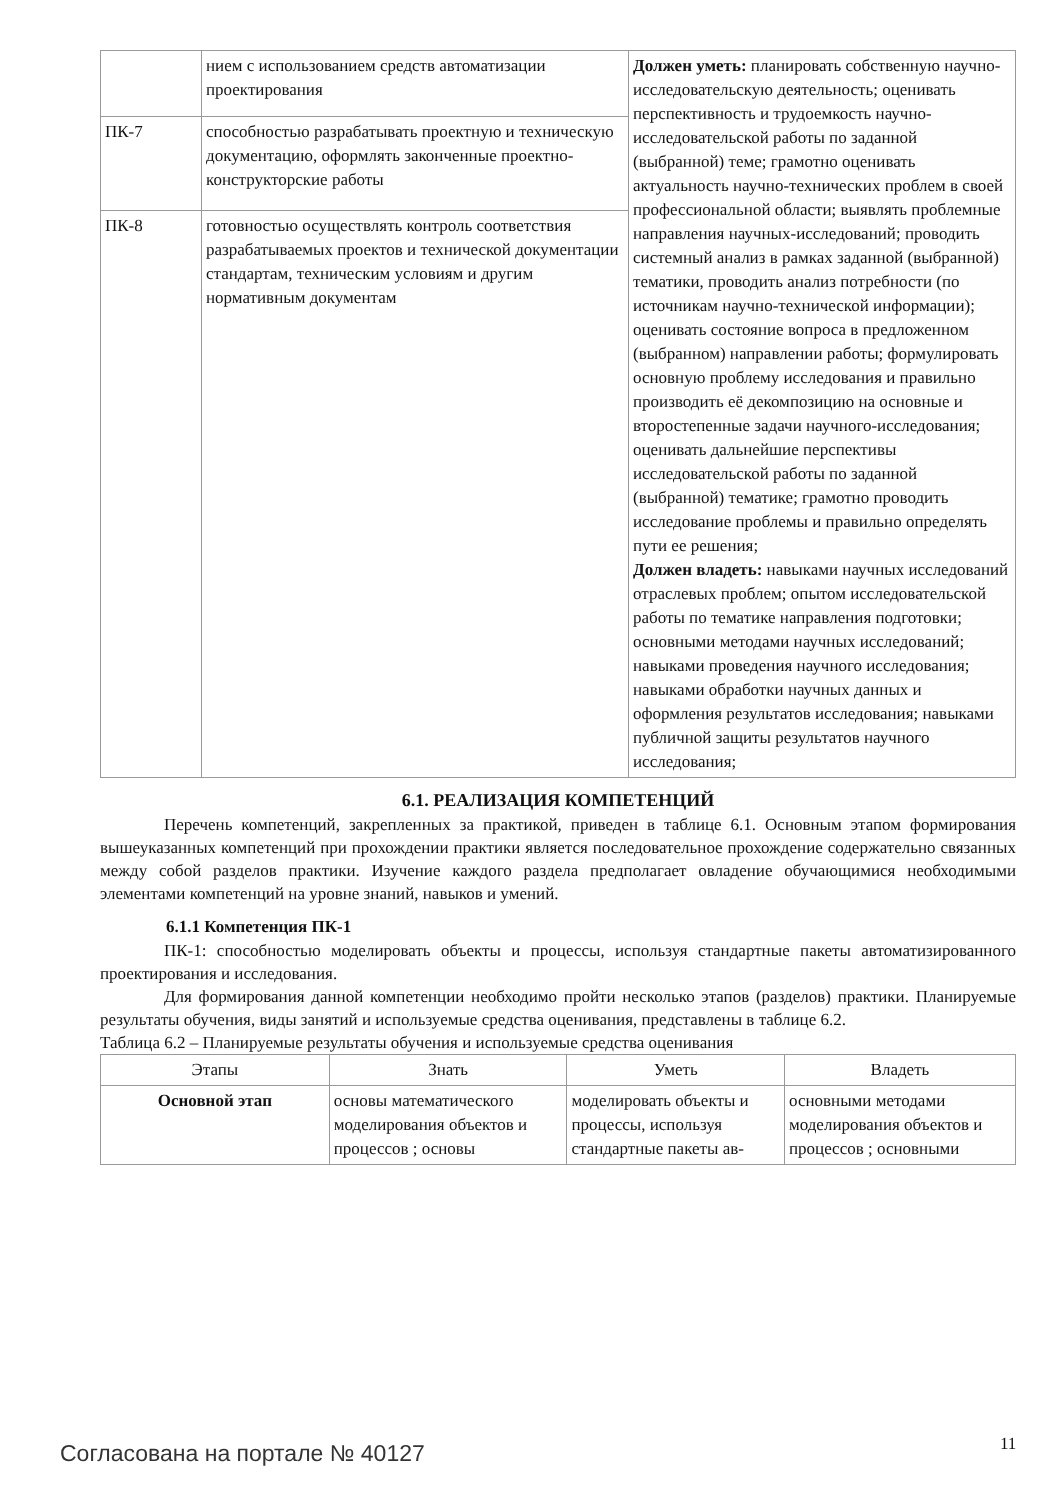| | нием с использованием средств автоматизации проектирования | Должен уметь: планировать собственную научно-исследовательскую деятельность; оценивать перспективность и трудоемкость научно-исследовательской работы по заданной (выбранной) теме; грамотно оценивать актуальность научно-технических проблем в своей профессиональной области; выявлять проблемные направления научных-исследований; проводить системный анализ в рамках заданной (выбранной) тематики, проводить анализ потребности (по источникам научно-технической информации); оценивать состояние вопроса в предложенном (выбранном) направлении работы; формулировать основную проблему исследования и правильно производить её декомпозицию на основные и второстепенные задачи научного-исследования; оценивать дальнейшие перспективы исследовательской работы по заданной (выбранной) тематике; грамотно проводить исследование проблемы и правильно определять пути ее решения; Должен владеть: навыками научных исследований отраслевых проблем; опытом исследовательской работы по тематике направления подготовки; основными методами научных исследований; навыками проведения научного исследования; навыками обработки научных данных и оформления результатов исследования; навыками публичной защиты результатов научного исследования; |
| ПК-7 | способностью разрабатывать проектную и техническую документацию, оформлять законченные проектно-конструкторские работы | |
| ПК-8 | готовностью осуществлять контроль соответствия разрабатываемых проектов и технической документации стандартам, техническим условиям и другим нормативным документам | |
6.1. РЕАЛИЗАЦИЯ КОМПЕТЕНЦИЙ
Перечень компетенций, закрепленных за практикой, приведен в таблице 6.1. Основным этапом формирования вышеуказанных компетенций при прохождении практики является последовательное прохождение содержательно связанных между собой разделов практики. Изучение каждого раздела предполагает овладение обучающимися необходимыми элементами компетенций на уровне знаний, навыков и умений.
6.1.1 Компетенция ПК-1
ПК-1: способностью моделировать объекты и процессы, используя стандартные пакеты автоматизированного проектирования и исследования.
Для формирования данной компетенции необходимо пройти несколько этапов (разделов) практики. Планируемые результаты обучения, виды занятий и используемые средства оценивания, представлены в таблице 6.2.
Таблица 6.2 – Планируемые результаты обучения и используемые средства оценивания
| Этапы | Знать | Уметь | Владеть |
| --- | --- | --- | --- |
| Основной этап | основы математического моделирования объектов и процессов ; основы | моделировать объекты и процессы, используя стандартные пакеты ав- | основными методами моделирования объектов и процессов ; основными |
Согласована на портале № 40127 11